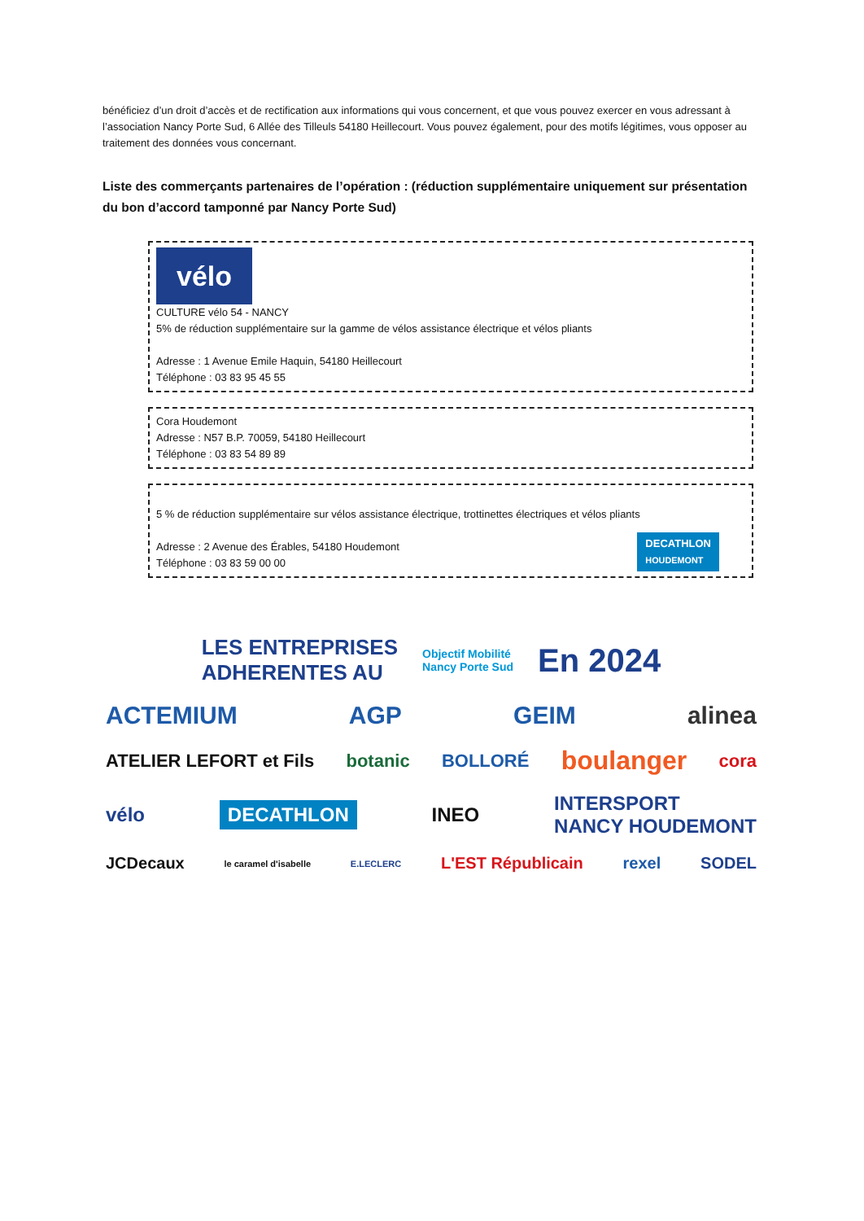bénéficiez d’un droit d’accès et de rectification aux informations qui vous concernent, et que vous pouvez exercer en vous adressant à l’association Nancy Porte Sud, 6 Allée des Tilleuls 54180 Heillecourt. Vous pouvez également, pour des motifs légitimes, vous opposer au traitement des données vous concernant.
Liste des commerçants partenaires de l’opération : (réduction supplémentaire uniquement sur présentation du bon d’accord tamponné par Nancy Porte Sud)
vélo
CULTURE vélo 54 - NANCY
5% de réduction supplémentaire sur la gamme de vélos assistance électrique et vélos pliants
Adresse : 1 Avenue Emile Haquin, 54180 Heillecourt
Téléphone : 03 83 95 45 55
Cora Houdemont
Adresse : N57 B.P. 70059, 54180 Heillecourt
Téléphone : 03 83 54 89 89
5 % de réduction supplémentaire sur vélos assistance électrique, trottinettes électriques et vélos pliants
Adresse : 2 Avenue des Érables, 54180 Houdemont
Téléphone : 03 83 59 00 00
DECATHLON
HOUDEMONT
LES ENTREPRISES
ADHERENTES AU Objectif Mobilité
Nancy Porte Sud En 2024
ACTEMIUM AGP GEIM alinea
ATELIER LEFORT et Fils botanic BOLLORÉ boulanger cora
vélo DECATHLON INEO INTERSPORT
NANCY HOUDEMONT
JCDecaux le caramel d'isabelle E.LECLERC L'EST Républicain rexel SODEL